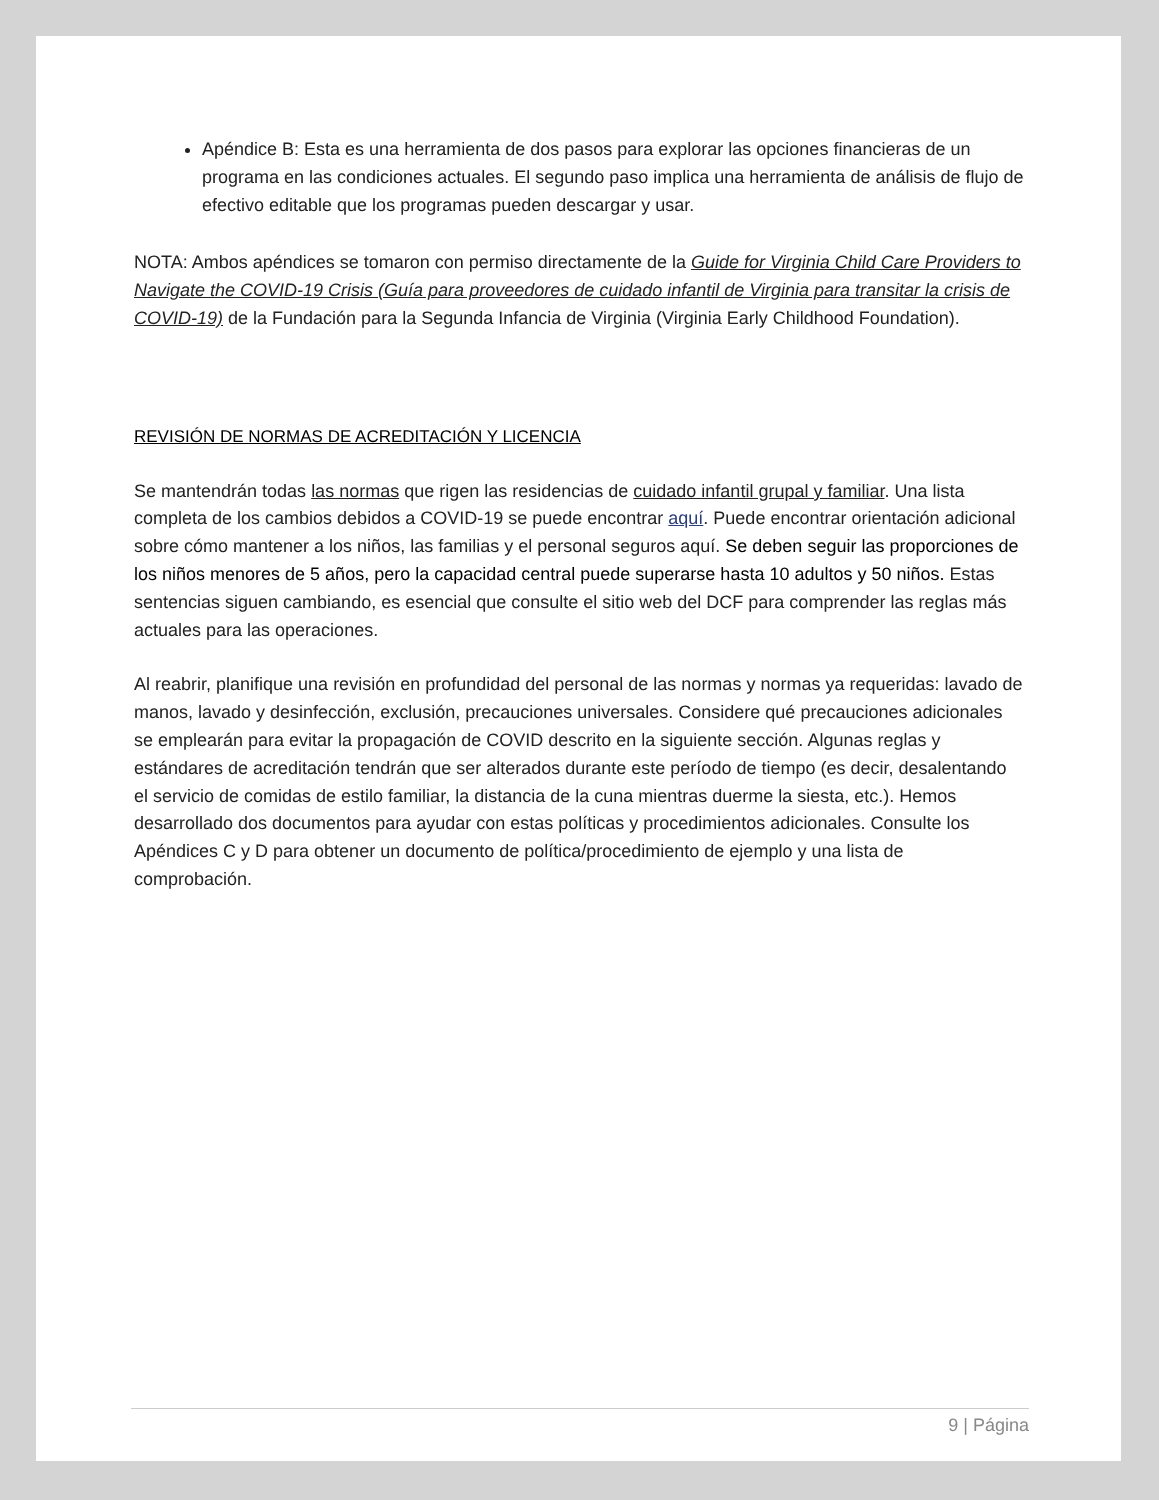Apéndice B: Esta es una herramienta de dos pasos para explorar las opciones financieras de un programa en las condiciones actuales. El segundo paso implica una herramienta de análisis de flujo de efectivo editable que los programas pueden descargar y usar.
NOTA: Ambos apéndices se tomaron con permiso directamente de la Guide for Virginia Child Care Providers to Navigate the COVID-19 Crisis (Guía para proveedores de cuidado infantil de Virginia para transitar la crisis de COVID-19) de la Fundación para la Segunda Infancia de Virginia (Virginia Early Childhood Foundation).
REVISIÓN DE NORMAS DE ACREDITACIÓN Y LICENCIA
Se mantendrán todas las normas que rigen las residencias de cuidado infantil grupal y familiar. Una lista completa de los cambios debidos a COVID-19 se puede encontrar aquí. Puede encontrar orientación adicional sobre cómo mantener a los niños, las familias y el personal seguros aquí. Se deben seguir las proporciones de los niños menores de 5 años, pero la capacidad central puede superarse hasta 10 adultos y 50 niños. Estas sentencias siguen cambiando, es esencial que consulte el sitio web del DCF para comprender las reglas más actuales para las operaciones.
Al reabrir, planifique una revisión en profundidad del personal de las normas y normas ya requeridas: lavado de manos, lavado y desinfección, exclusión, precauciones universales. Considere qué precauciones adicionales se emplearán para evitar la propagación de COVID descrito en la siguiente sección. Algunas reglas y estándares de acreditación tendrán que ser alterados durante este período de tiempo (es decir, desalentando el servicio de comidas de estilo familiar, la distancia de la cuna mientras duerme la siesta, etc.). Hemos desarrollado dos documentos para ayudar con estas políticas y procedimientos adicionales. Consulte los Apéndices C y D para obtener un documento de política/procedimiento de ejemplo y una lista de comprobación.
9 | Página